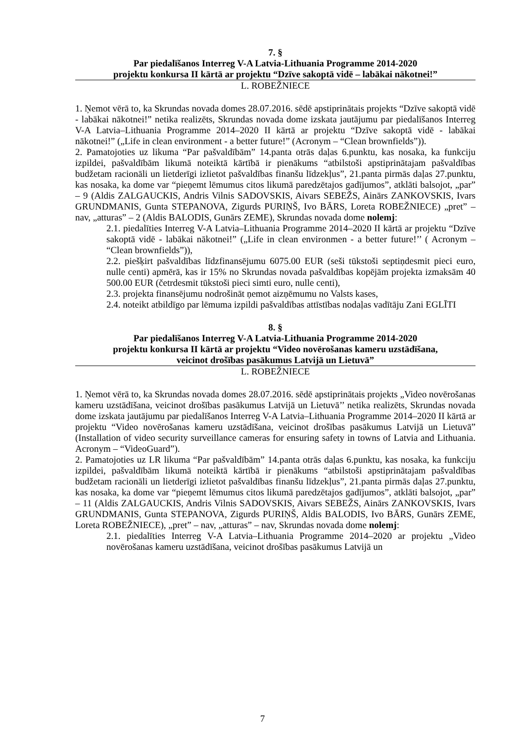7. §
Par piedalīšanos Interreg V-A Latvia-Lithuania Programme 2014-2020
projektu konkursa II kārtā ar projektu “Dzīve sakoptā vidē – labākai nākotnei!”
L. ROBEŽNIECE
1. Ņemot vērā to, ka Skrundas novada domes 28.07.2016. sēdē apstiprinātais projekts “Dzīve sakoptā vidē - labākai nākotnei!” netika realizēts, Skrundas novada dome izskata jautājumu par piedalīšanos Interreg V-A Latvia–Lithuania Programme 2014–2020 II kārtā ar projektu “Dzīve sakoptā vidē - labākai nākotnei!” („Life in clean environment - a better future!” (Acronym – “Clean brownfields”)).
2. Pamatojoties uz likuma “Par pašvaldībām” 14.panta otrās daļas 6.punktu, kas nosaka, ka funkciju izpildei, pašvaldībām likumā noteiktā kārtībā ir pienākums “atbilstoši apstiprinātajam pašvaldības budžetam racionāli un lietderīgi izlietot pašvaldības finanšu līdzekļus”, 21.panta pirmās daļas 27.punktu, kas nosaka, ka dome var “pieņemt lēmumus citos likumā paredzētajos gadījumos”, atklāti balsojot, „par” – 9 (Aldis ZALGAUCKIS, Andris Vilnis SADOVSKIS, Aivars SEBEŽS, Ainārs ZANKOVSKIS, Ivars GRUNDMANIS, Gunta STEPANOVA, Zigurds PURIŅŠ, Ivo BĀRS, Loreta ROBEŽNIECE) „pret” – nav, „atturas” – 2 (Aldis BALODIS, Gunārs ZEME), Skrundas novada dome nolemj:
2.1. piedalīties Interreg V-A Latvia–Lithuania Programme 2014–2020 II kārtā ar projektu “Dzīve sakoptā vidē - labākai nākotnei!” („Life in clean environmen - a better future!’’ ( Acronym – “Clean brownfields”)),
2.2. piešķirt pašvaldības līdzfinansējumu 6075.00 EUR (seši tūkstoši septiņdesmit pieci euro, nulle centi) apmērā, kas ir 15% no Skrundas novada pašvaldības kopējām projekta izmaksām 40 500.00 EUR (četrdesmit tūkstoši pieci simti euro, nulle centi),
2.3. projekta finansējumu nodrošināt ņemot aizņēmumu no Valsts kases,
2.4. noteikt atbildīgo par lēmuma izpildi pašvaldības attīstības nodaļas vadītāju Zani EGLĪTI
8. §
Par piedalīšanos Interreg V-A Latvia-Lithuania Programme 2014-2020
projektu konkursa II kārtā ar projektu “Video novērošanas kameru uzstādīšana,
veicinot drošības pasākumus Latvijā un Lietuvā”
L. ROBEŽNIECE
1. Ņemot vērā to, ka Skrundas novada domes 28.07.2016. sēdē apstiprinātais projekts „Video novērošanas kameru uzstādīšana, veicinot drošības pasākumus Latvijā un Lietuvā’’ netika realizēts, Skrundas novada dome izskata jautājumu par piedalīšanos Interreg V-A Latvia–Lithuania Programme 2014–2020 II kārtā ar projektu “Video novērošanas kameru uzstādīšana, veicinot drošības pasākumus Latvijā un Lietuvā” (Installation of video security surveillance cameras for ensuring safety in towns of Latvia and Lithuania. Acronym – “VideoGuard”).
2. Pamatojoties uz LR likuma “Par pašvaldībām” 14.panta otrās daļas 6.punktu, kas nosaka, ka funkciju izpildei, pašvaldībām likumā noteiktā kārtībā ir pienākums “atbilstoši apstiprinātajam pašvaldības budžetam racionāli un lietderīgi izlietot pašvaldības finanšu līdzekļus”, 21.panta pirmās daļas 27.punktu, kas nosaka, ka dome var “pieņemt lēmumus citos likumā paredzētajos gadījumos”, atklāti balsojot, „par” – 11 (Aldis ZALGAUCKIS, Andris Vilnis SADOVSKIS, Aivars SEBEŽS, Ainārs ZANKOVSKIS, Ivars GRUNDMANIS, Gunta STEPANOVA, Zigurds PURIŅŠ, Aldis BALODIS, Ivo BĀRS, Gunārs ZEME, Loreta ROBEŽNIECE), „pret” – nav, „atturas” – nav, Skrundas novada dome nolemj:
2.1. piedalīties Interreg V-A Latvia–Lithuania Programme 2014–2020 ar projektu „Video novērošanas kameru uzstādīšana, veicinot drošības pasākumus Latvijā un
7